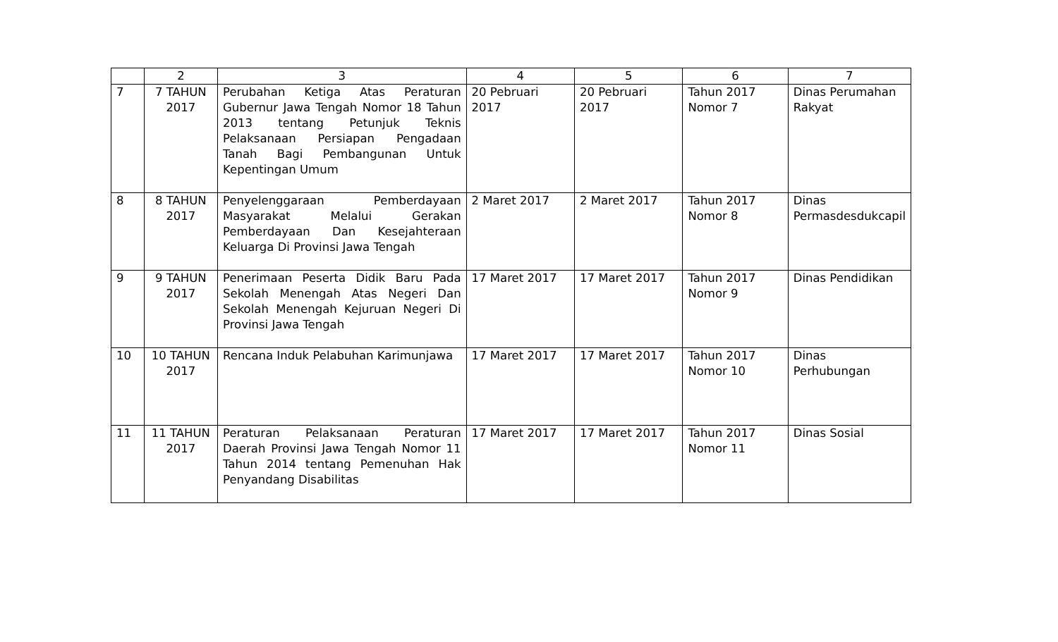| | 2 | 3 | 4 | 5 | 6 | 7 |
| --- | --- | --- | --- | --- | --- | --- |
| 7 | 7 TAHUN 2017 | Perubahan Ketiga Atas Peraturan Gubernur Jawa Tengah Nomor 18 Tahun 2013 tentang Petunjuk Teknis Pelaksanaan Persiapan Pengadaan Tanah Bagi Pembangunan Untuk Kepentingan Umum | 20 Pebruari 2017 | 20 Pebruari 2017 | Tahun 2017 Nomor 7 | Dinas Perumahan Rakyat |
| 8 | 8 TAHUN 2017 | Penyelenggaraan Pemberdayaan Masyarakat Melalui Gerakan Pemberdayaan Dan Kesejahteraan Keluarga Di Provinsi Jawa Tengah | 2 Maret 2017 | 2 Maret 2017 | Tahun 2017 Nomor 8 | Dinas Permasdesdukcapil |
| 9 | 9 TAHUN 2017 | Penerimaan Peserta Didik Baru Pada Sekolah Menengah Atas Negeri Dan Sekolah Menengah Kejuruan Negeri Di Provinsi Jawa Tengah | 17 Maret 2017 | 17 Maret 2017 | Tahun 2017 Nomor 9 | Dinas Pendidikan |
| 10 | 10 TAHUN 2017 | Rencana Induk Pelabuhan Karimunjawa | 17 Maret 2017 | 17 Maret 2017 | Tahun 2017 Nomor 10 | Dinas Perhubungan |
| 11 | 11 TAHUN 2017 | Peraturan Pelaksanaan Peraturan Daerah Provinsi Jawa Tengah Nomor 11 Tahun 2014 tentang Pemenuhan Hak Penyandang Disabilitas | 17 Maret 2017 | 17 Maret 2017 | Tahun 2017 Nomor 11 | Dinas Sosial |